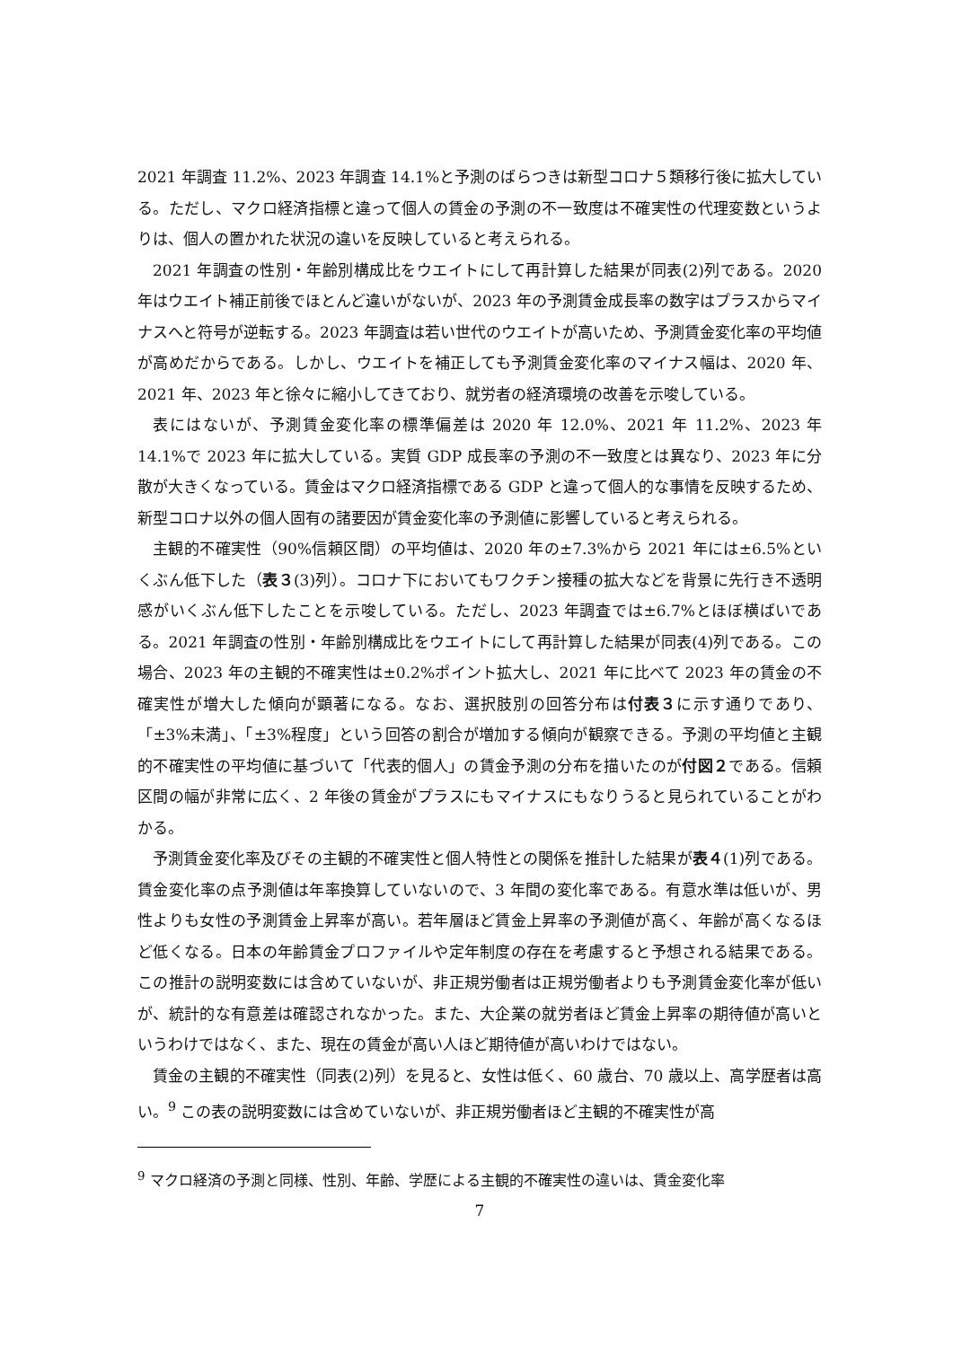2021 年調査 11.2%、2023 年調査 14.1%と予測のばらつきは新型コロナ５類移行後に拡大している。ただし、マクロ経済指標と違って個人の賃金の予測の不一致度は不確実性の代理変数というよりは、個人の置かれた状況の違いを反映していると考えられる。
2021 年調査の性別・年齢別構成比をウエイトにして再計算した結果が同表(2)列である。2020 年はウエイト補正前後でほとんど違いがないが、2023 年の予測賃金成長率の数字はプラスからマイナスへと符号が逆転する。2023 年調査は若い世代のウエイトが高いため、予測賃金変化率の平均値が高めだからである。しかし、ウエイトを補正しても予測賃金変化率のマイナス幅は、2020 年、2021 年、2023 年と徐々に縮小してきており、就労者の経済環境の改善を示唆している。
表にはないが、予測賃金変化率の標準偏差は 2020 年 12.0%、2021 年 11.2%、2023 年 14.1%で 2023 年に拡大している。実質 GDP 成長率の予測の不一致度とは異なり、2023 年に分散が大きくなっている。賃金はマクロ経済指標である GDP と違って個人的な事情を反映するため、新型コロナ以外の個人固有の諸要因が賃金変化率の予測値に影響していると考えられる。
主観的不確実性（90%信頼区間）の平均値は、2020 年の±7.3%から 2021 年には±6.5%といくぶん低下した（表３(3)列）。コロナ下においてもワクチン接種の拡大などを背景に先行き不透明感がいくぶん低下したことを示唆している。ただし、2023 年調査では±6.7%とほぼ横ばいである。2021 年調査の性別・年齢別構成比をウエイトにして再計算した結果が同表(4)列である。この場合、2023 年の主観的不確実性は±0.2%ポイント拡大し、2021 年に比べて 2023 年の賃金の不確実性が増大した傾向が顕著になる。なお、選択肢別の回答分布は付表３に示す通りであり、「±3%未満」、「±3%程度」という回答の割合が増加する傾向が観察できる。予測の平均値と主観的不確実性の平均値に基づいて「代表的個人」の賃金予測の分布を描いたのが付図２である。信頼区間の幅が非常に広く、2 年後の賃金がプラスにもマイナスにもなりうると見られていることがわかる。
予測賃金変化率及びその主観的不確実性と個人特性との関係を推計した結果が表４(1)列である。賃金変化率の点予測値は年率換算していないので、3 年間の変化率である。有意水準は低いが、男性よりも女性の予測賃金上昇率が高い。若年層ほど賃金上昇率の予測値が高く、年齢が高くなるほど低くなる。日本の年齢賃金プロファイルや定年制度の存在を考慮すると予想される結果である。この推計の説明変数には含めていないが、非正規労働者は正規労働者よりも予測賃金変化率が低いが、統計的な有意差は確認されなかった。また、大企業の就労者ほど賃金上昇率の期待値が高いというわけではなく、また、現在の賃金が高い人ほど期待値が高いわけではない。
賃金の主観的不確実性（同表(2)列）を見ると、女性は低く、60 歳台、70 歳以上、高学歴者は高い。<sup>9</sup> この表の説明変数には含めていないが、非正規労働者ほど主観的不確実性が高
<sup>9</sup> マクロ経済の予測と同様、性別、年齢、学歴による主観的不確実性の違いは、賃金変化率
7